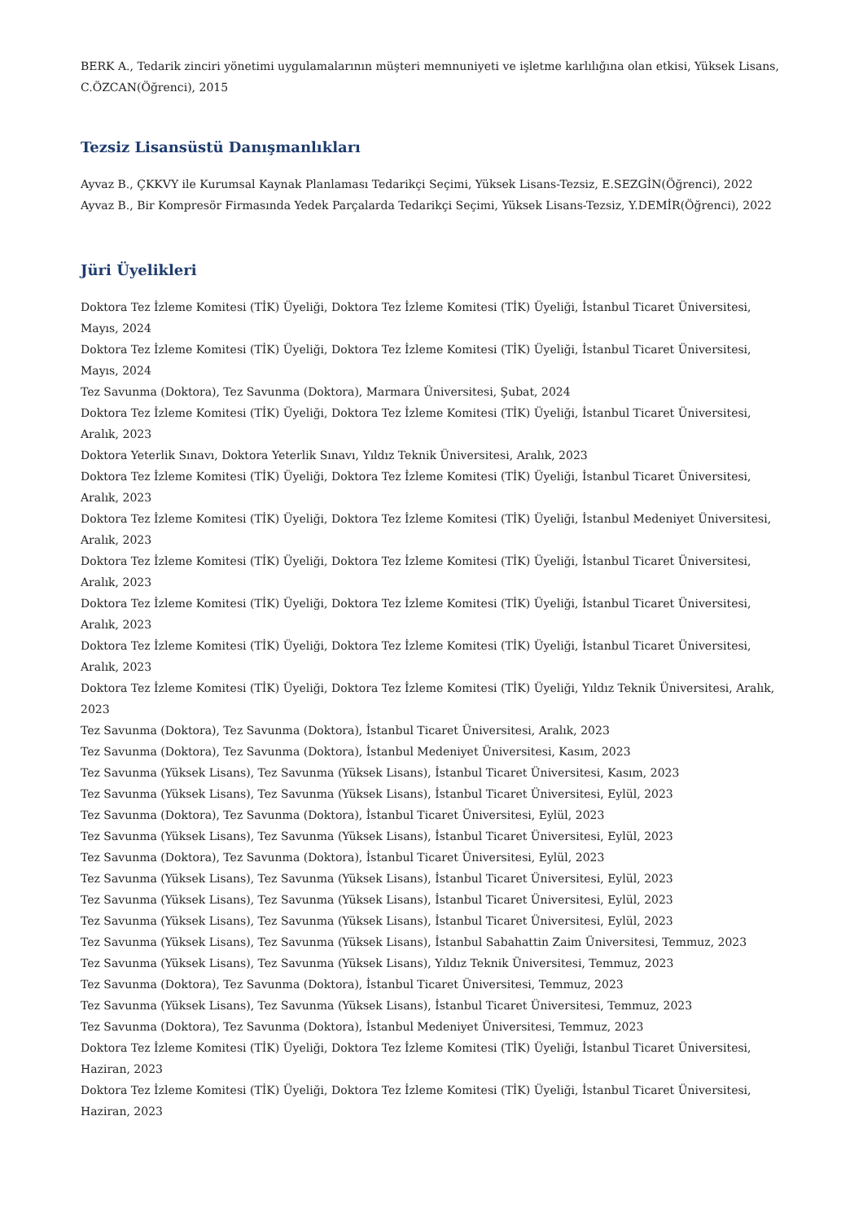BERK A., Tedarik zinciri yönetimi uygulamalarının müşteri memnuniyeti ve işletme karlılığına olan etkisi, Yüksek Lisans, C.ÖZCAN(Öğrenci), 2015
Tezsiz Lisansüstü Danışmanlıkları
Ayvaz B., ÇKKVY ile Kurumsal Kaynak Planlaması Tedarikçi Seçimi, Yüksek Lisans-Tezsiz, E.SEZGİN(Öğrenci), 2022
Ayvaz B., Bir Kompresör Firmasında Yedek Parçalarda Tedarikçi Seçimi, Yüksek Lisans-Tezsiz, Y.DEMİR(Öğrenci), 2022
Jüri Üyelikleri
Doktora Tez İzleme Komitesi (TİK) Üyeliği, Doktora Tez İzleme Komitesi (TİK) Üyeliği, İstanbul Ticaret Üniversitesi, Mayıs, 2024
Doktora Tez İzleme Komitesi (TİK) Üyeliği, Doktora Tez İzleme Komitesi (TİK) Üyeliği, İstanbul Ticaret Üniversitesi, Mayıs, 2024
Tez Savunma (Doktora), Tez Savunma (Doktora), Marmara Üniversitesi, Şubat, 2024
Doktora Tez İzleme Komitesi (TİK) Üyeliği, Doktora Tez İzleme Komitesi (TİK) Üyeliği, İstanbul Ticaret Üniversitesi, Aralık, 2023
Doktora Yeterlik Sınavı, Doktora Yeterlik Sınavı, Yıldız Teknik Üniversitesi, Aralık, 2023
Doktora Tez İzleme Komitesi (TİK) Üyeliği, Doktora Tez İzleme Komitesi (TİK) Üyeliği, İstanbul Ticaret Üniversitesi, Aralık, 2023
Doktora Tez İzleme Komitesi (TİK) Üyeliği, Doktora Tez İzleme Komitesi (TİK) Üyeliği, İstanbul Medeniyet Üniversitesi, Aralık, 2023
Doktora Tez İzleme Komitesi (TİK) Üyeliği, Doktora Tez İzleme Komitesi (TİK) Üyeliği, İstanbul Ticaret Üniversitesi, Aralık, 2023
Doktora Tez İzleme Komitesi (TİK) Üyeliği, Doktora Tez İzleme Komitesi (TİK) Üyeliği, İstanbul Ticaret Üniversitesi, Aralık, 2023
Doktora Tez İzleme Komitesi (TİK) Üyeliği, Doktora Tez İzleme Komitesi (TİK) Üyeliği, İstanbul Ticaret Üniversitesi, Aralık, 2023
Doktora Tez İzleme Komitesi (TİK) Üyeliği, Doktora Tez İzleme Komitesi (TİK) Üyeliği, Yıldız Teknik Üniversitesi, Aralık, 2023
Tez Savunma (Doktora), Tez Savunma (Doktora), İstanbul Ticaret Üniversitesi, Aralık, 2023
Tez Savunma (Doktora), Tez Savunma (Doktora), İstanbul Medeniyet Üniversitesi, Kasım, 2023
Tez Savunma (Yüksek Lisans), Tez Savunma (Yüksek Lisans), İstanbul Ticaret Üniversitesi, Kasım, 2023
Tez Savunma (Yüksek Lisans), Tez Savunma (Yüksek Lisans), İstanbul Ticaret Üniversitesi, Eylül, 2023
Tez Savunma (Doktora), Tez Savunma (Doktora), İstanbul Ticaret Üniversitesi, Eylül, 2023
Tez Savunma (Yüksek Lisans), Tez Savunma (Yüksek Lisans), İstanbul Ticaret Üniversitesi, Eylül, 2023
Tez Savunma (Doktora), Tez Savunma (Doktora), İstanbul Ticaret Üniversitesi, Eylül, 2023
Tez Savunma (Yüksek Lisans), Tez Savunma (Yüksek Lisans), İstanbul Ticaret Üniversitesi, Eylül, 2023
Tez Savunma (Yüksek Lisans), Tez Savunma (Yüksek Lisans), İstanbul Ticaret Üniversitesi, Eylül, 2023
Tez Savunma (Yüksek Lisans), Tez Savunma (Yüksek Lisans), İstanbul Ticaret Üniversitesi, Eylül, 2023
Tez Savunma (Yüksek Lisans), Tez Savunma (Yüksek Lisans), İstanbul Sabahattin Zaim Üniversitesi, Temmuz, 2023
Tez Savunma (Yüksek Lisans), Tez Savunma (Yüksek Lisans), Yıldız Teknik Üniversitesi, Temmuz, 2023
Tez Savunma (Doktora), Tez Savunma (Doktora), İstanbul Ticaret Üniversitesi, Temmuz, 2023
Tez Savunma (Yüksek Lisans), Tez Savunma (Yüksek Lisans), İstanbul Ticaret Üniversitesi, Temmuz, 2023
Tez Savunma (Doktora), Tez Savunma (Doktora), İstanbul Medeniyet Üniversitesi, Temmuz, 2023
Doktora Tez İzleme Komitesi (TİK) Üyeliği, Doktora Tez İzleme Komitesi (TİK) Üyeliği, İstanbul Ticaret Üniversitesi, Haziran, 2023
Doktora Tez İzleme Komitesi (TİK) Üyeliği, Doktora Tez İzleme Komitesi (TİK) Üyeliği, İstanbul Ticaret Üniversitesi, Haziran, 2023